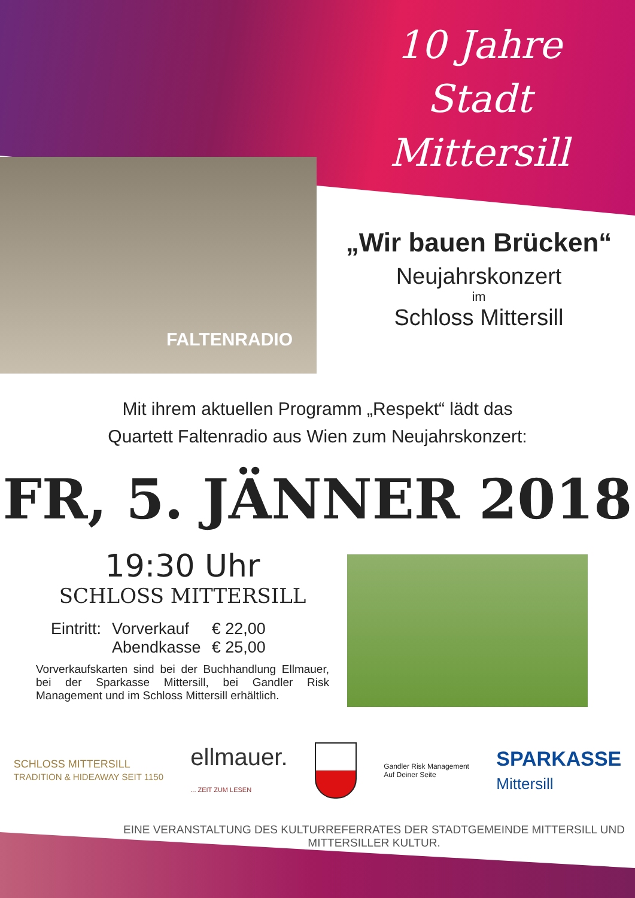10 Jahre
Stadt Mittersill
FALTENRADIO
„Wir bauen Brücken“
Neujahrskonzert
im
Schloss Mittersill
Mit ihrem aktuellen Programm „Respekt“ lädt das
Quartett Faltenradio aus Wien zum Neujahrskonzert:
FR, 5. JÄNNER 2018
19:30 Uhr
SCHLOSS MITTERSILL
| Eintritt: | Vorverkauf | € 22,00 |
| | Abendkasse | € 25,00 |
Vorverkaufskarten sind bei der Buchhandlung Ellmauer, bei der Sparkasse Mittersill, bei Gandler Risk Management und im Schloss Mittersill erhältlich.
SCHLOSS MITTERSILL
TRADITION & HIDEAWAY SEIT 1150
ellmauer.
... ZEIT ZUM LESEN
Gandler Risk Management
Auf Deiner Seite
SPARKASSE
Mittersill
EINE VERANSTALTUNG DES KULTURREFERRATES DER STADTGEMEINDE MITTERSILL UND MITTERSILLER KULTUR.